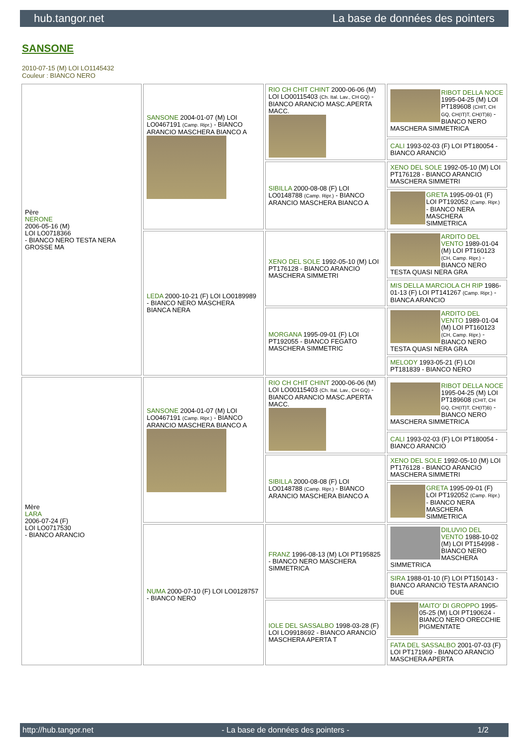hub.tangor.net La base de données des pointers
SANSONE
2010-07-15 (M) LOI LO1145432
Couleur : BIANCO NERO
| Père NERONE 2006-05-16 (M) LOI LO0718366 - BIANCO NERO TESTA NERA GROSSE MA | SANSONE 2004-01-07 (M) LOI LO0467191 (Camp. Ripr.) - BIANCO ARANCIO MASCHERA BIANCO A | RIO CH CHIT CHINT 2000-06-06 (M) LOI LO00115403 (Ch. Ital. Lav., CH GQ) - BIANCO ARANCIO MASC.APERTA MACC. | RIBOT DELLA NOCE 1995-04-25 (M) LOI PT189608 (CHIT, CH GQ, CH(IT)T, CH(IT)B) - BIANCO NERO MASCHERA SIMMETRICA |
| | | | CALI 1993-02-03 (F) LOI PT180054 - BIANCO ARANCIO |
| | | SIBILLA 2000-08-08 (F) LOI LO0148788 (Camp. Ripr.) - BIANCO ARANCIO MASCHERA BIANCO A | XENO DEL SOLE 1992-05-10 (M) LOI PT176128 - BIANCO ARANCIO MASCHERA SIMMETRI |
| | | | GRETA 1995-09-01 (F) LOI PT192052 (Camp. Ripr.) - BIANCO NERA MASCHERA SIMMETRICA |
| | LEDA 2000-10-21 (F) LOI LO0189989 - BIANCO NERO MASCHERA BIANCA NERA | XENO DEL SOLE 1992-05-10 (M) LOI PT176128 - BIANCO ARANCIO MASCHERA SIMMETRI | ARDITO DEL VENTO 1989-01-04 (M) LOI PT160123 (CH, Camp. Ripr.) - BIANCO NERO TESTA QUASI NERA GRA |
| | | | MIS DELLA MARCIOLA CH RIP 1986-01-13 (F) LOI PT141267 (Camp. Ripr.) - BIANCA ARANCIO |
| | | MORGANA 1995-09-01 (F) LOI PT192055 - BIANCO FEGATO MASCHERA SIMMETRIC | ARDITO DEL VENTO 1989-01-04 (M) LOI PT160123 (CH, Camp. Ripr.) - BIANCO NERO TESTA QUASI NERA GRA |
| | | | MELODY 1993-05-21 (F) LOI PT181839 - BIANCO NERO |
| Mère LARA 2006-07-24 (F) LOI LO0717530 - BIANCO ARANCIO | SANSONE 2004-01-07 (M) LOI LO0467191 (Camp. Ripr.) - BIANCO ARANCIO MASCHERA BIANCO A | RIO CH CHIT CHINT 2000-06-06 (M) LOI LO00115403 (Ch. Ital. Lav., CH GQ) - BIANCO ARANCIO MASC.APERTA MACC. | RIBOT DELLA NOCE 1995-04-25 (M) LOI PT189608 (CHIT, CH GQ, CH(IT)T, CH(IT)B) - BIANCO NERO MASCHERA SIMMETRICA |
| | | | CALI 1993-02-03 (F) LOI PT180054 - BIANCO ARANCIO |
| | | SIBILLA 2000-08-08 (F) LOI LO0148788 (Camp. Ripr.) - BIANCO ARANCIO MASCHERA BIANCO A | XENO DEL SOLE 1992-05-10 (M) LOI PT176128 - BIANCO ARANCIO MASCHERA SIMMETRI |
| | | | GRETA 1995-09-01 (F) LOI PT192052 (Camp. Ripr.) - BIANCO NERA MASCHERA SIMMETRICA |
| | NUMA 2000-07-10 (F) LOI LO0128757 - BIANCO NERO | FRANZ 1996-08-13 (M) LOI PT195825 - BIANCO NERO MASCHERA SIMMETRICA | DILUVIO DEL VENTO 1988-10-02 (M) LOI PT154998 - BIANCO NERO MASCHERA SIMMETRICA |
| | | | SIRA 1988-01-10 (F) LOI PT150143 - BIANCO ARANCIO TESTA ARANCIO DUE |
| | | IOLE DEL SASSALBO 1998-03-28 (F) LOI LO9918692 - BIANCO ARANCIO MASCHERA APERTA T | MAITO' DI GROPPO 1995-05-25 (M) LOI PT190624 - BIANCO NERO ORECCHIE PIGMENTATE |
| | | | FATA DEL SASSALBO 2001-07-03 (F) LOI PT171969 - BIANCO ARANCIO MASCHERA APERTA |
http://hub.tangor.net - La base de données des pointers - 1/2